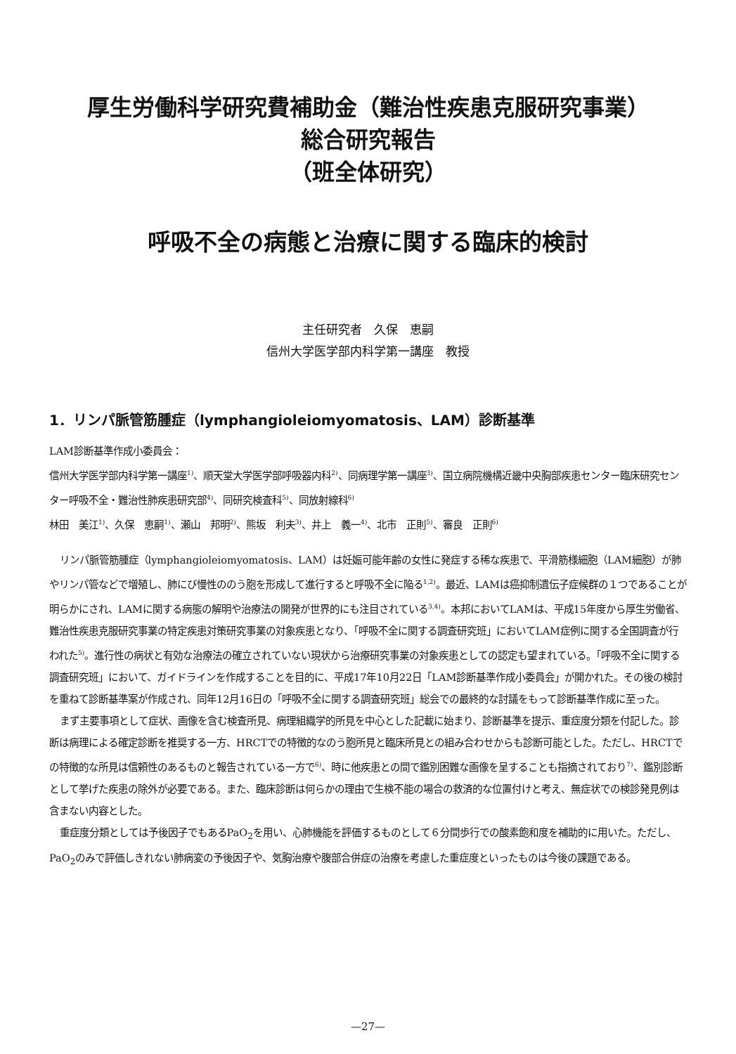厚生労働科学研究費補助金（難治性疾患克服研究事業）
総合研究報告
（班全体研究）
呼吸不全の病態と治療に関する臨床的検討
主任研究者　久保　恵嗣
信州大学医学部内科学第一講座　教授
1．リンパ脈管筋腫症（lymphangioleiomyomatosis、LAM）診断基準
LAM診断基準作成小委員会：
信州大学医学部内科学第一講座<sup>1)</sup>、順天堂大学医学部呼吸器内科<sup>2)</sup>、同病理学第一講座<sup>3)</sup>、国立病院機構近畿中央胸部疾患センター臨床研究センター呼吸不全・難治性肺疾患研究部<sup>4)</sup>、同研究検査科<sup>5)</sup>、同放射線科<sup>6)</sup>
林田　美江<sup>1)</sup>、久保　恵嗣<sup>1)</sup>、瀬山　邦明<sup>2)</sup>、熊坂　利夫<sup>3)</sup>、井上　義一<sup>4)</sup>、北市　正則<sup>5)</sup>、審良　正則<sup>6)</sup>
リンパ脈管筋腫症（lymphangioleiomyomatosis、LAM）は妊娠可能年齢の女性に発症する稀な疾患で、平滑筋様細胞（LAM細胞）が肺やリンパ管などで増殖し、肺にび慢性ののう胞を形成して進行すると呼吸不全に陥る<sup>1,2)</sup>。最近、LAMは癌抑制遺伝子症候群の１つであることが明らかにされ、LAMに関する病態の解明や治療法の開発が世界的にも注目されている<sup>3,4)</sup>。本邦においてLAMは、平成15年度から厚生労働省、難治性疾患克服研究事業の特定疾患対策研究事業の対象疾患となり、「呼吸不全に関する調査研究班」においてLAM症例に関する全国調査が行われた<sup>5)</sup>。進行性の病状と有効な治療法の確立されていない現状から治療研究事業の対象疾患としての認定も望まれている。「呼吸不全に関する調査研究班」において、ガイドラインを作成することを目的に、平成17年10月22日「LAM診断基準作成小委員会」が開かれた。その後の検討を重ねて診断基準案が作成され、同年12月16日の「呼吸不全に関する調査研究班」総会での最終的な討議をもって診断基準作成に至った。
まず主要事項として症状、画像を含む検査所見、病理組織学的所見を中心とした記載に始まり、診断基準を提示、重症度分類を付記した。診断は病理による確定診断を推奨する一方、HRCTでの特徴的なのう胞所見と臨床所見との組み合わせからも診断可能とした。ただし、HRCTでの特徴的な所見は信頼性のあるものと報告されている一方で<sup>6)</sup>、時に他疾患との間で鑑別困難な画像を呈することも指摘されており<sup>7)</sup>、鑑別診断として挙げた疾患の除外が必要である。また、臨床診断は何らかの理由で生検不能の場合の救済的な位置付けと考え、無症状での検診発見例は含まない内容とした。
重症度分類としては予後因子でもあるPaO<sub>2</sub>を用い、心肺機能を評価するものとして６分間歩行での酸素飽和度を補助的に用いた。ただし、PaO<sub>2</sub>のみで評価しきれない肺病変の予後因子や、気胸治療や腹部合併症の治療を考慮した重症度といったものは今後の課題である。
—27—